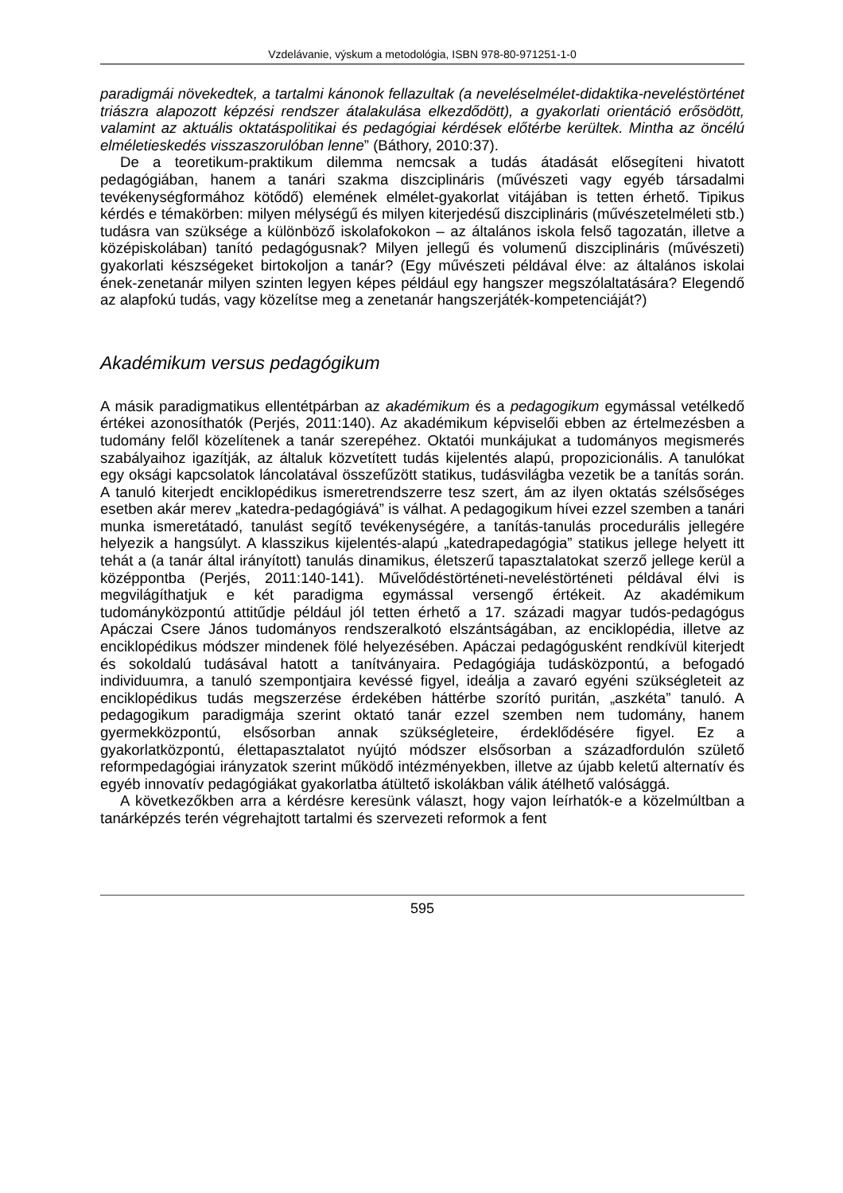Vzdelávanie, výskum a metodológia, ISBN 978-80-971251-1-0
paradigmái növekedtek, a tartalmi kánonok fellazultak (a neveléselmélet-didaktika-neveléstörténet triászra alapozott képzési rendszer átalakulása elkezdődött), a gyakorlati orientáció erősödött, valamint az aktuális oktatáspolitikai és pedagógiai kérdések előtérbe kerültek. Mintha az öncélú elméletieskedés visszaszorulóban lenne” (Báthory, 2010:37).
De a teoretikum-praktikum dilemma nemcsak a tudás átadását elősegíteni hivatott pedagógiában, hanem a tanári szakma diszciplináris (művészeti vagy egyéb társadalmi tevékenységformához kötődő) elemének elmélet-gyakorlat vitájában is tetten érhető. Tipikus kérdés e témakörben: milyen mélységű és milyen kiterjedésű diszciplináris (művészetelméleti stb.) tudásra van szüksége a különböző iskolafokokon – az általános iskola felső tagozatán, illetve a középiskolában) tanító pedagógusnak? Milyen jellegű és volumenű diszciplináris (művészeti) gyakorlati készségeket birtokoljon a tanár? (Egy művészeti példával élve: az általános iskolai ének-zenetanár milyen szinten legyen képes például egy hangszer megszólaltatására? Elegendő az alapfokú tudás, vagy közelítse meg a zenetanár hangszerjáték-kompetenciáját?)
Akadémikum versus pedagógikum
A másik paradigmatikus ellentétpárban az akadémikum és a pedagogikum egymással vetélkedő értékei azonosíthatók (Perjés, 2011:140). Az akadémikum képviselői ebben az értelmezésben a tudomány felől közelítenek a tanár szerepéhez. Oktatói munkájukat a tudományos megismerés szabályaihoz igazítják, az általuk közvetített tudás kijelentés alapú, propozicionális. A tanulókat egy oksági kapcsolatok láncolatával összefűzött statikus, tudásvilágba vezetik be a tanítás során. A tanuló kiterjedt enciklopédikus ismeretrendszerre tesz szert, ám az ilyen oktatás szélsőséges esetben akár merev „katedra-pedagógiává” is válhat. A pedagogikum hívei ezzel szemben a tanári munka ismeretátadó, tanulást segítő tevékenységére, a tanítás-tanulás procedurális jellegére helyezik a hangsúlyt. A klasszikus kijelentés-alapú „katedrapedagógia” statikus jellege helyett itt tehát a (a tanár által irányított) tanulás dinamikus, életszerű tapasztalatokat szerző jellege kerül a középpontba (Perjés, 2011:140-141). Művelődéstörténeti-neveléstörténeti példával élvi is megvilágíthatjuk e két paradigma egymással versengő értékeit. Az akadémikum tudományközpontú attitűdje például jól tetten érhető a 17. századi magyar tudós-pedagógus Apáczai Csere János tudományos rendszeralkotó elszántságában, az enciklopédia, illetve az enciklopédikus módszer mindenek fölé helyezésében. Apáczai pedagógusként rendkívül kiterjedt és sokoldalú tudásával hatott a tanítványaira. Pedagógiája tudásközpontú, a befogadó individuumra, a tanuló szempontjaira kevéssé figyel, ideálja a zavaró egyéni szükségleteit az enciklopédikus tudás megszerzése érdekében háttérbe szorító puritán, „aszkéta” tanuló. A pedagogikum paradigmája szerint oktató tanár ezzel szemben nem tudomány, hanem gyermekközpontú, elsősorban annak szükségleteire, érdeklődésére figyel. Ez a gyakorlatközpontú, élettapasztalatot nyújtó módszer elsősorban a századfordulón születő reformpedagógiai irányzatok szerint működő intézményekben, illetve az újabb keletű alternatív és egyéb innovatív pedagógiákat gyakorlatba átültető iskolákban válik átélhető valósággá.
A következőkben arra a kérdésre keresünk választ, hogy vajon leírhatók-e a közelmúltban a tanárképzés terén végrehajtott tartalmi és szervezeti reformok a fent
595